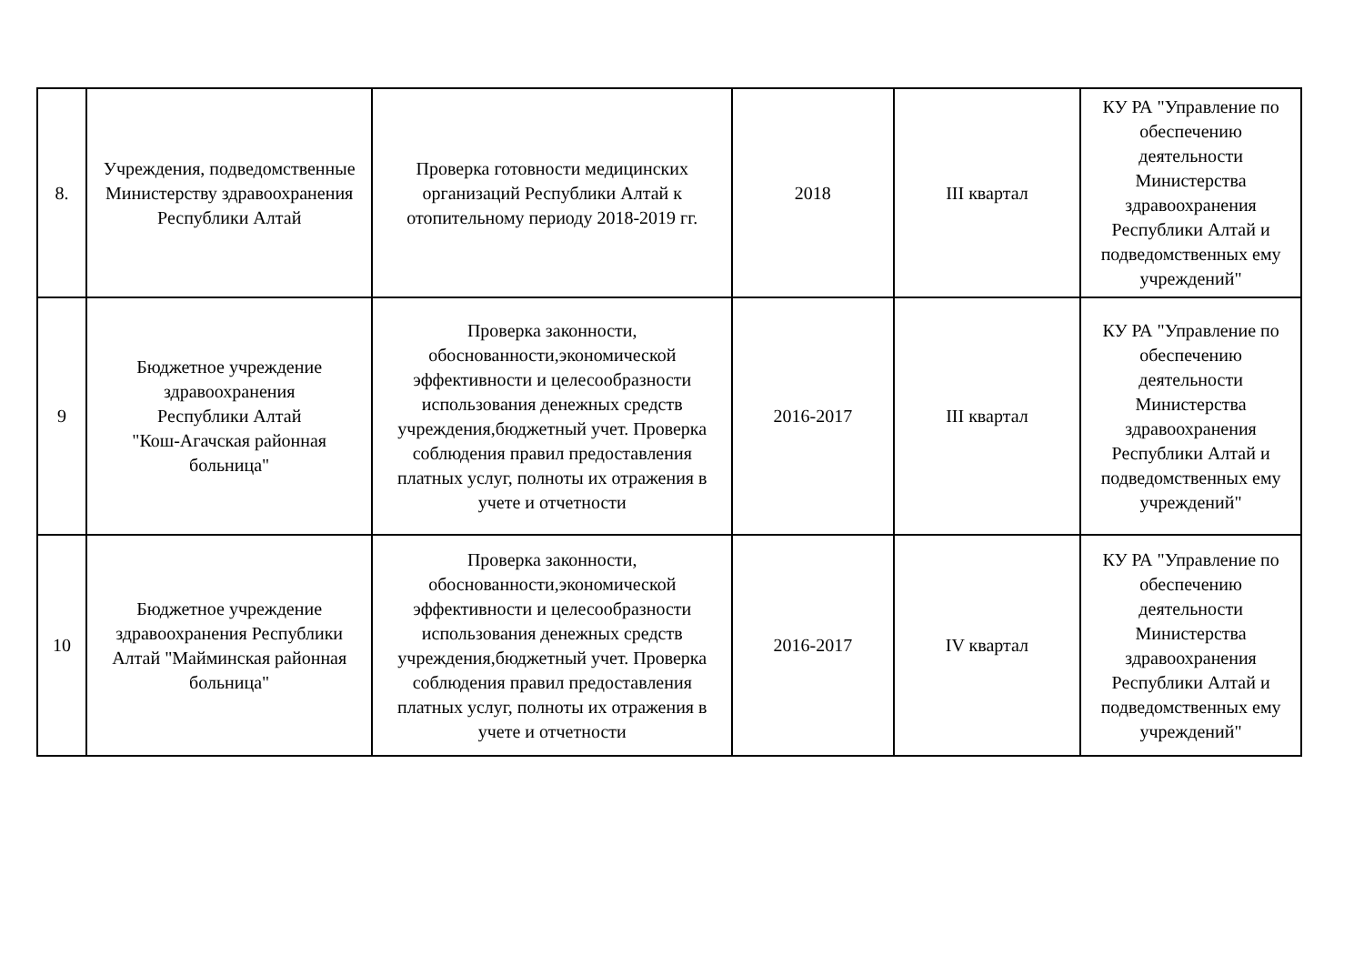| 8. | Учреждения, подведомственные Министерству здравоохранения Республики Алтай | Проверка готовности медицинских организаций Республики Алтай к отопительному периоду 2018-2019 гг. | 2018 | III квартал | КУ РА "Управление по обеспечению деятельности Министерства здравоохранения Республики Алтай и подведомственных ему учреждений" |
| 9 | Бюджетное учреждение здравоохранения Республики Алтай "Кош-Агачская районная больница" | Проверка законности, обоснованности,экономической эффективности и целесообразности использования денежных средств учреждения,бюджетный учет. Проверка соблюдения правил предоставления платных услуг, полноты их отражения в учете и отчетности | 2016-2017 | III квартал | КУ РА "Управление по обеспечению деятельности Министерства здравоохранения Республики Алтай и подведомственных ему учреждений" |
| 10 | Бюджетное учреждение здравоохранения Республики Алтай "Майминская районная больница" | Проверка законности, обоснованности,экономической эффективности и целесообразности использования денежных средств учреждения,бюджетный учет. Проверка соблюдения правил предоставления платных услуг, полноты их отражения в учете и отчетности | 2016-2017 | IV квартал | КУ РА "Управление по обеспечению деятельности Министерства здравоохранения Республики Алтай и подведомственных ему учреждений" |